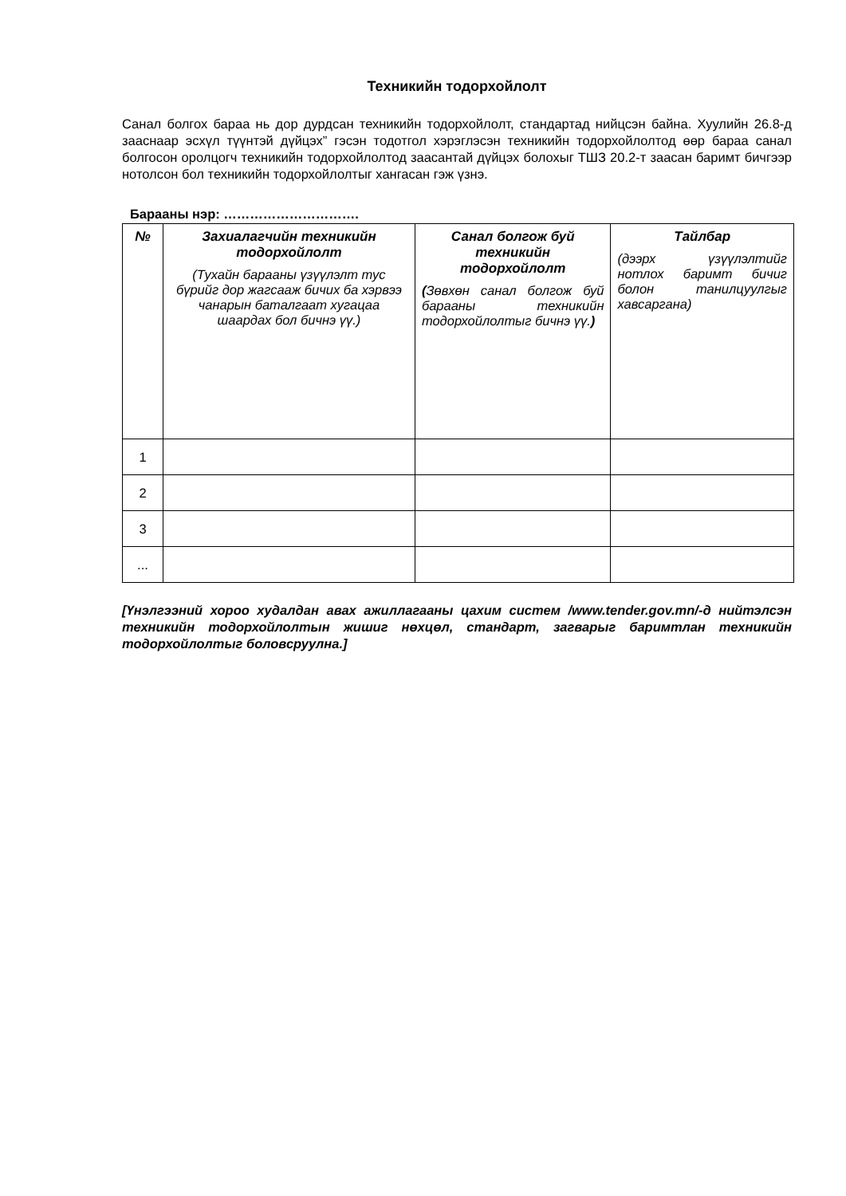Техникийн тодорхойлолт
Санал болгох бараа нь дор дурдсан техникийн тодорхойлолт, стандартад нийцсэн байна. Хуулийн 26.8-д зааснаар эсхүл түүнтэй дүйцэх” гэсэн тодотгол хэрэглэсэн техникийн тодорхойлолтод өөр бараа санал болгосон оролцогч техникийн тодорхойлолтод заасантай дүйцэх болохыг ТШЗ 20.2-т заасан баримт бичгээр нотолсон бол техникийн тодорхойлолтыг хангасан гэж үзнэ.
Барааны нэр: ………………………….
| № | Захиалагчийн техникийн тодорхойлолт (Тухайн барааны үзүүлэлт тус бүрийг дор жагсааж бичих ба хэрвээ чанарын баталгаат хугацаа шаардах бол бичнэ үү.) | Санал болгож буй техникийн тодорхойлолт ( Зөвхөн санал болгож буй барааны техникийн тодорхойлолтыг бичнэ үү. ) | Тайлбар (дээрх үзүүлэлтийг нотлох баримт бичиг болон танилцуулгыг хавсаргана) |
| --- | --- | --- | --- |
| 1 | | | |
| 2 | | | |
| 3 | | | |
| ... | | | |
[Үнэлгээний хороо худалдан авах ажиллагааны цахим систем /www.tender.gov.mn/-д нийтэлсэн техникийн тодорхойлолтын жишиг нөхцөл, стандарт, загварыг баримтлан техникийн тодорхойлолтыг боловсруулна.]